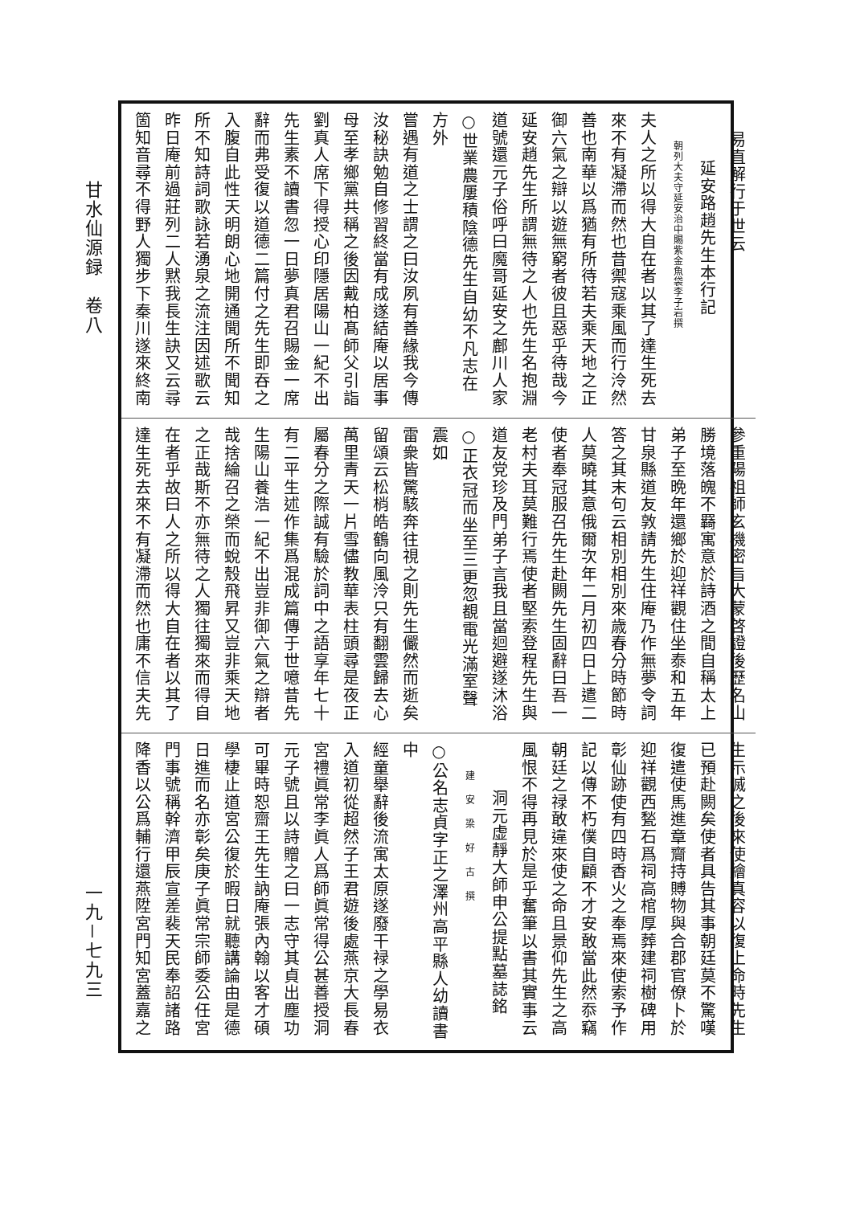甘水仙源録　卷八
一九－七九三
易直解行于世云
延安路趙先生本行記
朝列大夫守延安治中賜紫金魚袋李子岩撰
夫人之所以得大自在者以其了達生死去
來不有凝滯而然也昔禦寇乘風而行泠然
善也南華以爲猶有所待若夫乘天地之正
御六氣之辯以遊無窮者彼且惡乎待哉今
延安趙先生所謂無待之人也先生名抱淵
道號還元子俗呼曰魔哥延安之鄜川人家
○世業農屢積陰德先生自幼不凡志在方外
嘗遇有道之士謂之曰汝夙有善緣我今傳
汝秘訣勉自修習終當有成遂結庵以居事
母至孝鄉黨共稱之後因戴柏髙師父引詣
劉真人席下得授心印隱居陽山一紀不出
先生素不讀書忽一日夢真君召賜金一席
辭而弗受復以道德二篇付之先生即吞之
入腹自此性天明朗心地開通聞所不聞知
所不知詩詞歌詠若湧泉之流注因述歌云
昨日庵前過莊列二人黙我長生訣又云尋
箇知音尋不得野人獨步下秦川遂來終南
參重陽祖師玄機密旨大蒙啓證後歷名山
勝境落魄不羇寓意於詩酒之間自稱太上
弟子至晩年還鄉於迎祥觀住坐泰和五年
甘泉縣道友敦請先生住庵乃作無夢令詞
答之其末句云相別相別來歳春分時節時
人莫曉其意俄爾次年二月初四日上遣二
使者奉冠服召先生赴闕先生固辭曰吾一
老村夫耳莫難行焉使者堅索登程先生與
道友党珍及門弟子言我且當迴避遂沐浴
○正衣冠而坐至三更忽覩電光滿室聲震如
雷衆皆驚駭奔往視之則先生儼然而逝矣
留頌云松梢皓鶴向風泠只有翻雲歸去心
萬里青天一片雪儘教華表柱頭尋是夜正
屬春分之際誠有驗於詞中之語享年七十
有二平生述作集爲混成篇傳于世噫昔先
生陽山養浩一紀不出豈非御六氣之辯者
哉捨綸召之榮而蛻殼飛昇又豈非乘天地
之正哉斯不亦無待之人獨往獨來而得自
在者乎故曰人之所以得大自在者以其了
達生死去來不有凝滯而然也庸不信夫先
生示滅之後來使繪真容以復上命時先生
已預赴闕矣使者具告其事朝廷莫不驚嘆
復遣使馬進章齎持賻物與合郡官僚卜於
迎祥觀西甃石爲祠高棺厚葬建祠樹碑用
彰仙跡使有四時香火之奉焉來使索予作
記以傳不朽僕自顧不才安敢當此然忝竊
朝廷之禄敢違來使之命且景仰先生之高
風恨不得再見於是乎奮筆以書其實事云
洞元虚靜大師申公提點墓誌銘
建安梁好古撰
○公名志貞字正之澤州高平縣人幼讀書中
經童舉辭後流寓太原遂廢干禄之學易衣
入道初從超然子王君遊後處燕京大長春
宮禮眞常李眞人爲師眞常得公甚善授洞
元子號且以詩贈之曰一志守其貞出塵功
可畢時恕齋王先生訥庵張內翰以客才碩
學棲止道宮公復於暇日就聽講論由是德
日進而名亦彰矣庚子眞常宗師委公任宮
門事號稱幹濟甲辰宣差裴天民奉詔諸路
降香以公爲輔行還燕陞宮門知宮蓋嘉之